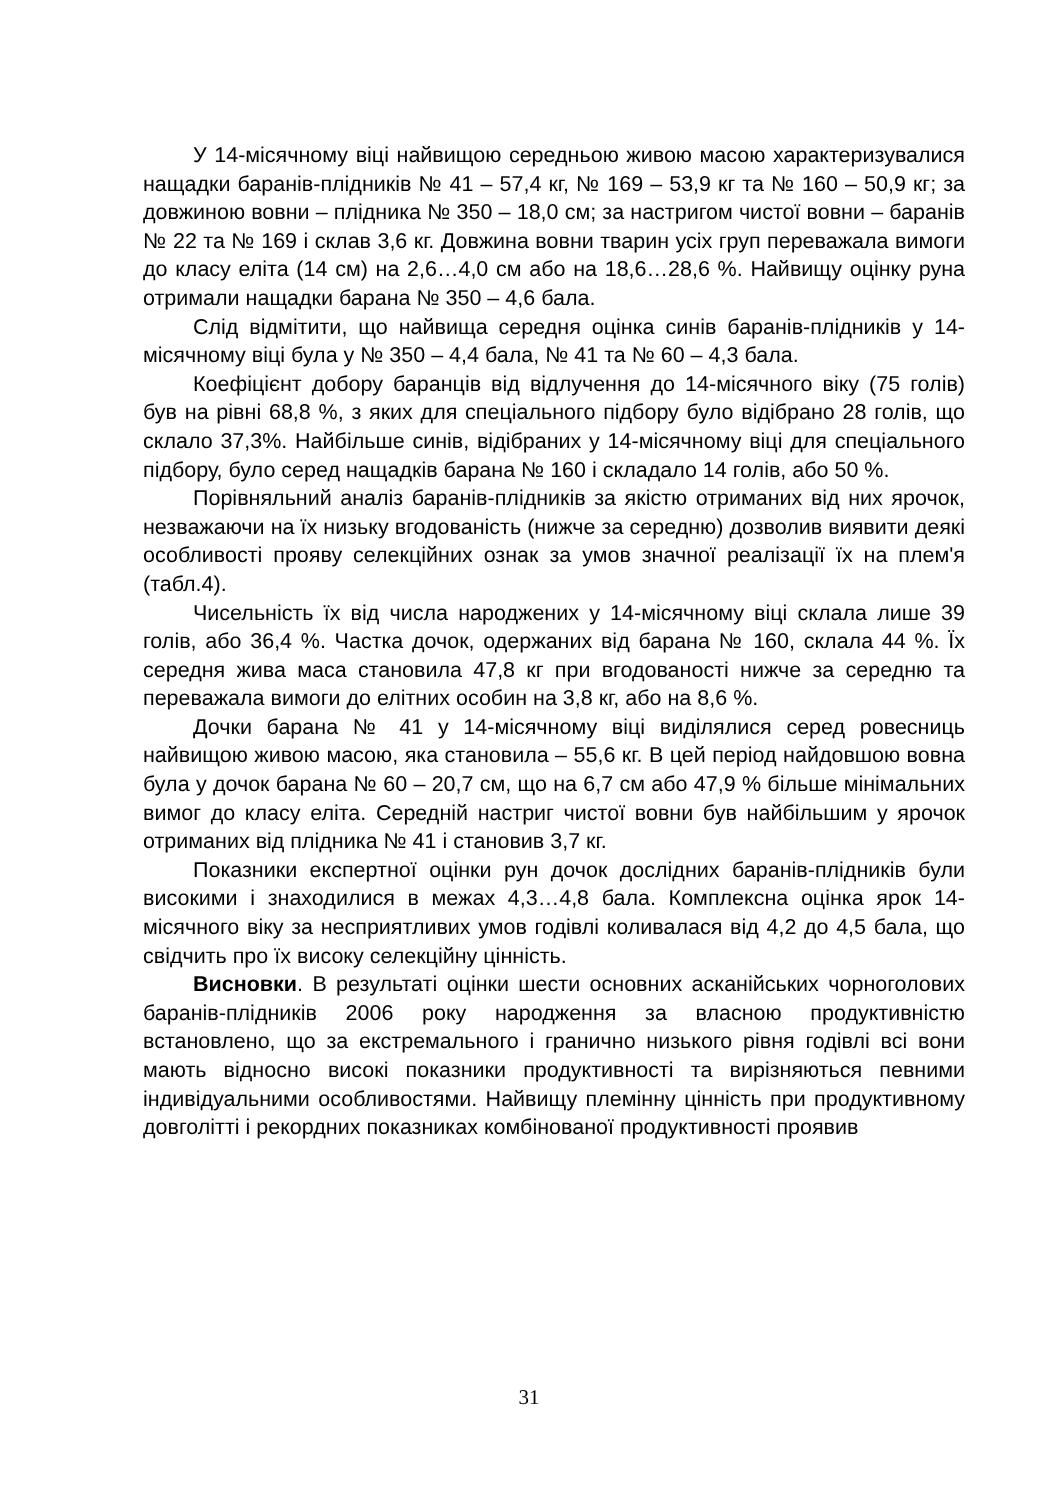У 14-місячному віці найвищою середньою живою масою характеризувалися нащадки баранів-плідників № 41 – 57,4 кг, № 169 – 53,9 кг та № 160 – 50,9 кг; за довжиною вовни – плідника № 350 – 18,0 см; за настригом чистої вовни – баранів № 22 та № 169 і склав 3,6 кг. Довжина вовни тварин усіх груп переважала вимоги до класу еліта (14 см) на 2,6…4,0 см або на 18,6…28,6 %. Найвищу оцінку руна отримали нащадки барана № 350 – 4,6 бала.
Слід відмітити, що найвища середня оцінка синів баранів-плідників у 14-місячному віці була у № 350 – 4,4 бала, № 41 та № 60 – 4,3 бала.
Коефіцієнт добору баранців від відлучення до 14-місячного віку (75 голів) був на рівні 68,8 %, з яких для спеціального підбору було відібрано 28 голів, що склало 37,3%. Найбільше синів, відібраних у 14-місячному віці для спеціального підбору, було серед нащадків барана № 160 і складало 14 голів, або 50 %.
Порівняльний аналіз баранів-плідників за якістю отриманих від них ярочок, незважаючи на їх низьку вгодованість (нижче за середню) дозволив виявити деякі особливості прояву селекційних ознак за умов значної реалізації їх на плем'я (табл.4).
Чисельність їх від числа народжених у 14-місячному віці склала лише 39 голів, або 36,4 %. Частка дочок, одержаних від барана № 160, склала 44 %. Їх середня жива маса становила 47,8 кг при вгодованості нижче за середню та переважала вимоги до елітних особин на 3,8 кг, або на 8,6 %.
Дочки барана № 41 у 14-місячному віці виділялися серед ровесниць найвищою живою масою, яка становила – 55,6 кг. В цей період найдовшою вовна була у дочок барана № 60 – 20,7 см, що на 6,7 см або 47,9 % більше мінімальних вимог до класу еліта. Середній настриг чистої вовни був найбільшим у ярочок отриманих від плідника № 41 і становив 3,7 кг.
Показники експертної оцінки рун дочок дослідних баранів-плідників були високими і знаходилися в межах 4,3…4,8 бала. Комплексна оцінка ярок 14-місячного віку за несприятливих умов годівлі коливалася від 4,2 до 4,5 бала, що свідчить про їх високу селекційну цінність.
Висновки. В результаті оцінки шести основних асканійських чорноголових баранів-плідників 2006 року народження за власною продуктивністю встановлено, що за екстремального і гранично низького рівня годівлі всі вони мають відносно високі показники продуктивності та вирізняються певними індивідуальними особливостями. Найвищу племінну цінність при продуктивному довголітті і рекордних показниках комбінованої продуктивності проявив
31